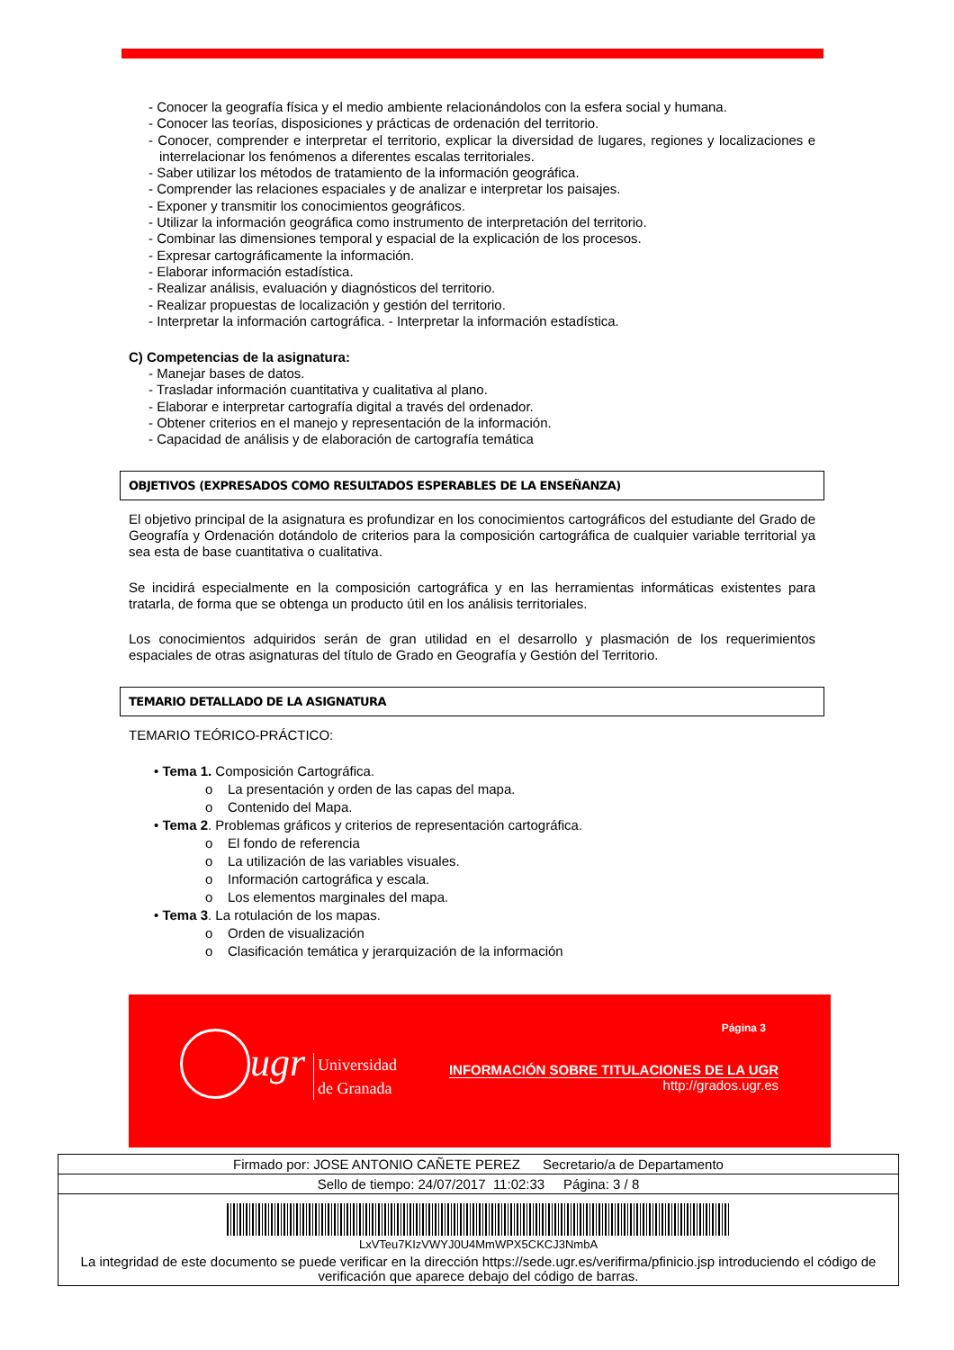- Conocer la geografía física y el medio ambiente relacionándolos con la esfera social y humana.
- Conocer las teorías, disposiciones y prácticas de ordenación del territorio.
- Conocer, comprender e interpretar el territorio, explicar la diversidad de lugares, regiones y localizaciones e interrelacionar los fenómenos a diferentes escalas territoriales.
- Saber utilizar los métodos de tratamiento de la información geográfica.
- Comprender las relaciones espaciales y de analizar e interpretar los paisajes.
- Exponer y transmitir los conocimientos geográficos.
- Utilizar la información geográfica como instrumento de interpretación del territorio.
- Combinar las dimensiones temporal y espacial de la explicación de los procesos.
- Expresar cartográficamente la información.
- Elaborar información estadística.
- Realizar análisis, evaluación y diagnósticos del territorio.
- Realizar propuestas de localización y gestión del territorio.
- Interpretar la información cartográfica. - Interpretar la información estadística.
C) Competencias de la asignatura:
- Manejar bases de datos.
- Trasladar información cuantitativa y cualitativa al plano.
- Elaborar e interpretar cartografía digital a través del ordenador.
- Obtener criterios en el manejo y representación de la información.
- Capacidad de análisis y de elaboración de cartografía temática
OBJETIVOS (EXPRESADOS COMO RESULTADOS ESPERABLES DE LA ENSEÑANZA)
El objetivo principal de la asignatura es profundizar en los conocimientos cartográficos del estudiante del Grado de Geografía y Ordenación dotándolo de criterios para la composición cartográfica de cualquier variable territorial ya sea esta de base cuantitativa o cualitativa.
Se incidirá especialmente en la composición cartográfica y en las herramientas informáticas existentes para tratarla, de forma que se obtenga un producto útil en los análisis territoriales.
Los conocimientos adquiridos serán de gran utilidad en el desarrollo y plasmación de los requerimientos espaciales de otras asignaturas del título de Grado en Geografía y Gestión del Territorio.
TEMARIO DETALLADO DE LA ASIGNATURA
TEMARIO TEÓRICO-PRÁCTICO:
• Tema 1. Composición Cartográfica.
o La presentación y orden de las capas del mapa.
o Contenido del Mapa.
• Tema 2. Problemas gráficos y criterios de representación cartográfica.
o El fondo de referencia
o La utilización de las variables visuales.
o Información cartográfica y escala.
o Los elementos marginales del mapa.
• Tema 3. La rotulación de los mapas.
o Orden de visualización
o Clasificación temática y jerarquización de la información
ugr
Universidad
de Granada
Página 3
INFORMACIÓN SOBRE TITULACIONES DE LA UGR
http://grados.ugr.es
Firmado por: JOSE ANTONIO CAÑETE PEREZ Secretario/a de Departamento
Sello de tiempo: 24/07/2017 11:02:33 Página: 3 / 8
LxVTeu7KIzVWYJ0U4MmWPX5CKCJ3NmbA
La integridad de este documento se puede verificar en la dirección https://sede.ugr.es/verifirma/pfinicio.jsp introduciendo el código de verificación que aparece debajo del código de barras.